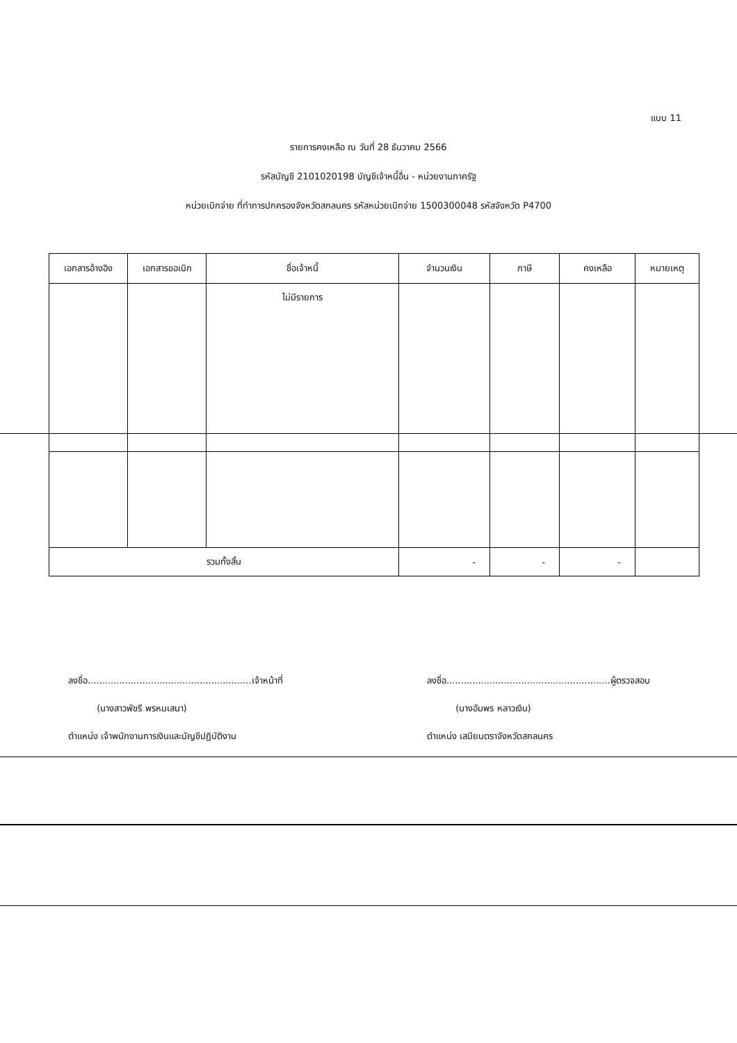แบบ 11
รายการคงเหลือ ณ วันที่ 28 ธันวาคม 2566
รหัสบัญชี 2101020198 บัญชีเจ้าหนี้อื่น - หน่วยงานภาครัฐ
หน่วยเบิกจ่าย ที่ทำการปกครองจังหวัดสกลนคร รหัสหน่วยเบิกจ่าย 1500300048 รหัสจังหวัด P4700
| เอกสารอ้างอิง | เอกสารขอเบิก | ชื่อเจ้าหนี้ | จำนวนเงิน | ภาษี | คงเหลือ | หมายเหตุ |
| --- | --- | --- | --- | --- | --- | --- |
| | | ไม่มีรายการ | | | | |
| รวมทั้งสิ้น | | | - | - | - | |
ลงชื่อ.........................................................เจ้าหน้าที่
(นางสาวพัชรี พรหมเสนา)
ตำแหน่ง เจ้าพนักงานการเงินและบัญชีปฏิบัติงาน
ลงชื่อ.........................................................ผู้ตรวจสอบ
(นางอัมพร หลาวเงิน)
ตำแหน่ง เสมียนตราจังหวัดสกลนคร